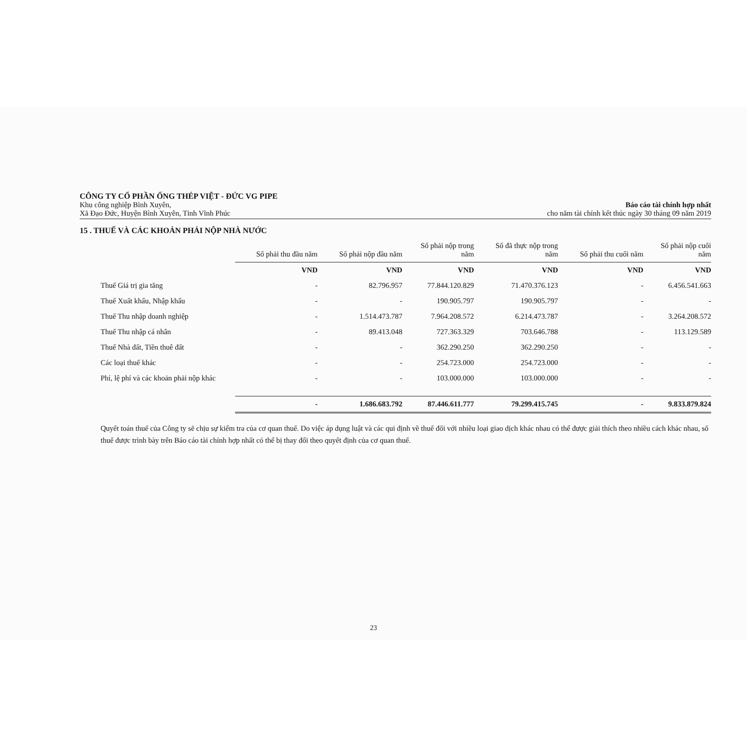CÔNG TY CỔ PHẦN ỐNG THÉP VIỆT - ĐỨC VG PIPE
Khu công nghiệp Bình Xuyên,
Xã Đạo Đức, Huyện Bình Xuyên, Tỉnh Vĩnh Phúc
Báo cáo tài chính hợp nhất
cho năm tài chính kết thúc ngày 30 tháng 09 năm 2019
15 . THUẾ VÀ CÁC KHOẢN PHẢI NỘP NHÀ NƯỚC
| | Số phải thu đầu năm | Số phải nộp đầu năm | Số phải nộp trong năm | Số đã thực nộp trong năm | Số phải thu cuối năm | Số phải nộp cuối năm |
| --- | --- | --- | --- | --- | --- | --- |
| | VND | VND | VND | VND | VND | VND |
| Thuế Giá trị gia tăng | - | 82.796.957 | 77.844.120.829 | 71.470.376.123 | - | 6.456.541.663 |
| Thuế Xuất khẩu, Nhập khẩu | - | - | 190.905.797 | 190.905.797 | - | - |
| Thuế Thu nhập doanh nghiệp | - | 1.514.473.787 | 7.964.208.572 | 6.214.473.787 | - | 3.264.208.572 |
| Thuế Thu nhập cá nhân | - | 89.413.048 | 727.363.329 | 703.646.788 | - | 113.129.589 |
| Thuế Nhà đất, Tiền thuê đất | - | - | 362.290.250 | 362.290.250 | - | - |
| Các loại thuế khác | - | - | 254.723.000 | 254.723.000 | - | - |
| Phí, lệ phí và các khoản phải nộp khác | - | - | 103.000.000 | 103.000.000 | - | - |
| | - | 1.686.683.792 | 87.446.611.777 | 79.299.415.745 | - | 9.833.879.824 |
Quyết toán thuế của Công ty sẽ chịu sự kiểm tra của cơ quan thuế. Do việc áp dụng luật và các qui định về thuế đối với nhiều loại giao dịch khác nhau có thể được giải thích theo nhiều cách khác nhau, số thuế được trình bày trên Báo cáo tài chính hợp nhất có thể bị thay đổi theo quyết định của cơ quan thuế.
23